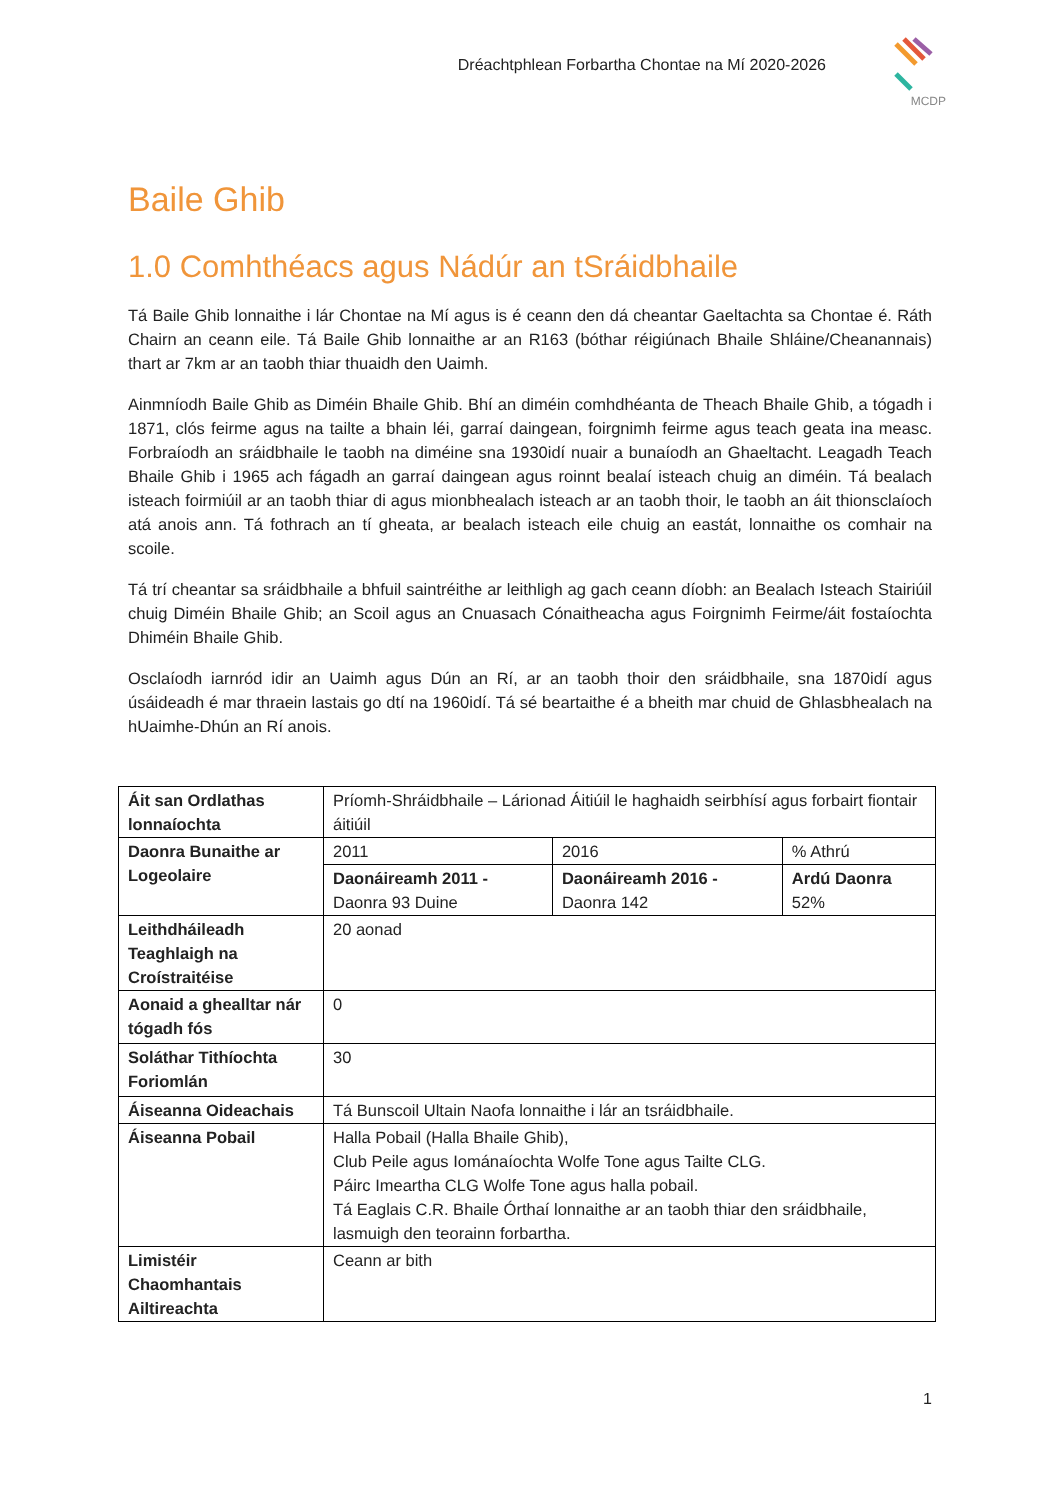Dréachtphlean Forbartha Chontae na Mí 2020-2026
MCDP
Baile Ghib
1.0 Comhthéacs agus Nádúr an tSráidbhaile
Tá Baile Ghib lonnaithe i lár Chontae na Mí agus is é ceann den dá cheantar Gaeltachta sa Chontae é. Ráth Chairn an ceann eile. Tá Baile Ghib lonnaithe ar an R163 (bóthar réigiúnach Bhaile Shláine/Cheanannais) thart ar 7km ar an taobh thiar thuaidh den Uaimh.
Ainmníodh Baile Ghib as Diméin Bhaile Ghib. Bhí an diméin comhdhéanta de Theach Bhaile Ghib, a tógadh i 1871, clós feirme agus na tailte a bhain léi, garraí daingean, foirgnimh feirme agus teach geata ina measc. Forbraíodh an sráidbhaile le taobh na diméine sna 1930idí nuair a bunaíodh an Ghaeltacht. Leagadh Teach Bhaile Ghib i 1965 ach fágadh an garraí daingean agus roinnt bealaí isteach chuig an diméin. Tá bealach isteach foirmiúil ar an taobh thiar di agus mionbhealach isteach ar an taobh thoir, le taobh an áit thionsclaíoch atá anois ann. Tá fothrach an tí gheata, ar bealach isteach eile chuig an eastát, lonnaithe os comhair na scoile.
Tá trí cheantar sa sráidbhaile a bhfuil saintréithe ar leithligh ag gach ceann díobh: an Bealach Isteach Stairiúil chuig Diméin Bhaile Ghib; an Scoil agus an Cnuasach Cónaitheacha agus Foirgnimh Feirme/áit fostaíochta Dhiméin Bhaile Ghib.
Osclaíodh iarnród idir an Uaimh agus Dún an Rí, ar an taobh thoir den sráidbhaile, sna 1870idí agus úsáideadh é mar thraein lastais go dtí na 1960idí. Tá sé beartaithe é a bheith mar chuid de Ghlasbhealach na hUaimhe-Dhún an Rí anois.
| Áit san Ordlathas lonnaíochta | Príomh-Shráidbhaile – Lárionad Áitiúil le haghaidh seirbhísí agus forbairt fiontair áitiúil | | |
| Daonra Bunaithe ar Logeolaire | 2011 | 2016 | % Athrú |
| | Daonáireamh 2011 - Daonra 93 Duine | Daonáireamh 2016 - Daonra 142 | Ardú Daonra 52% |
| Leithdháileadh Teaghlaigh na Croístraitéise | 20 aonad | | |
| Aonaid a ghealltar nár tógadh fós | 0 | | |
| Soláthar Tithíochta Foriomlán | 30 | | |
| Áiseanna Oideachais | Tá Bunscoil Ultain Naofa lonnaithe i lár an tsráidbhaile. | | |
| Áiseanna Pobail | Halla Pobail (Halla Bhaile Ghib), Club Peile agus Iománaíochta Wolfe Tone agus Tailte CLG. Páirc Imeartha CLG Wolfe Tone agus halla pobail. Tá Eaglais C.R. Bhaile Órthaí lonnaithe ar an taobh thiar den sráidbhaile, lasmuigh den teorainn forbartha. | | |
| Limistéir Chaomhantais Ailtireachta | Ceann ar bith | | |
1